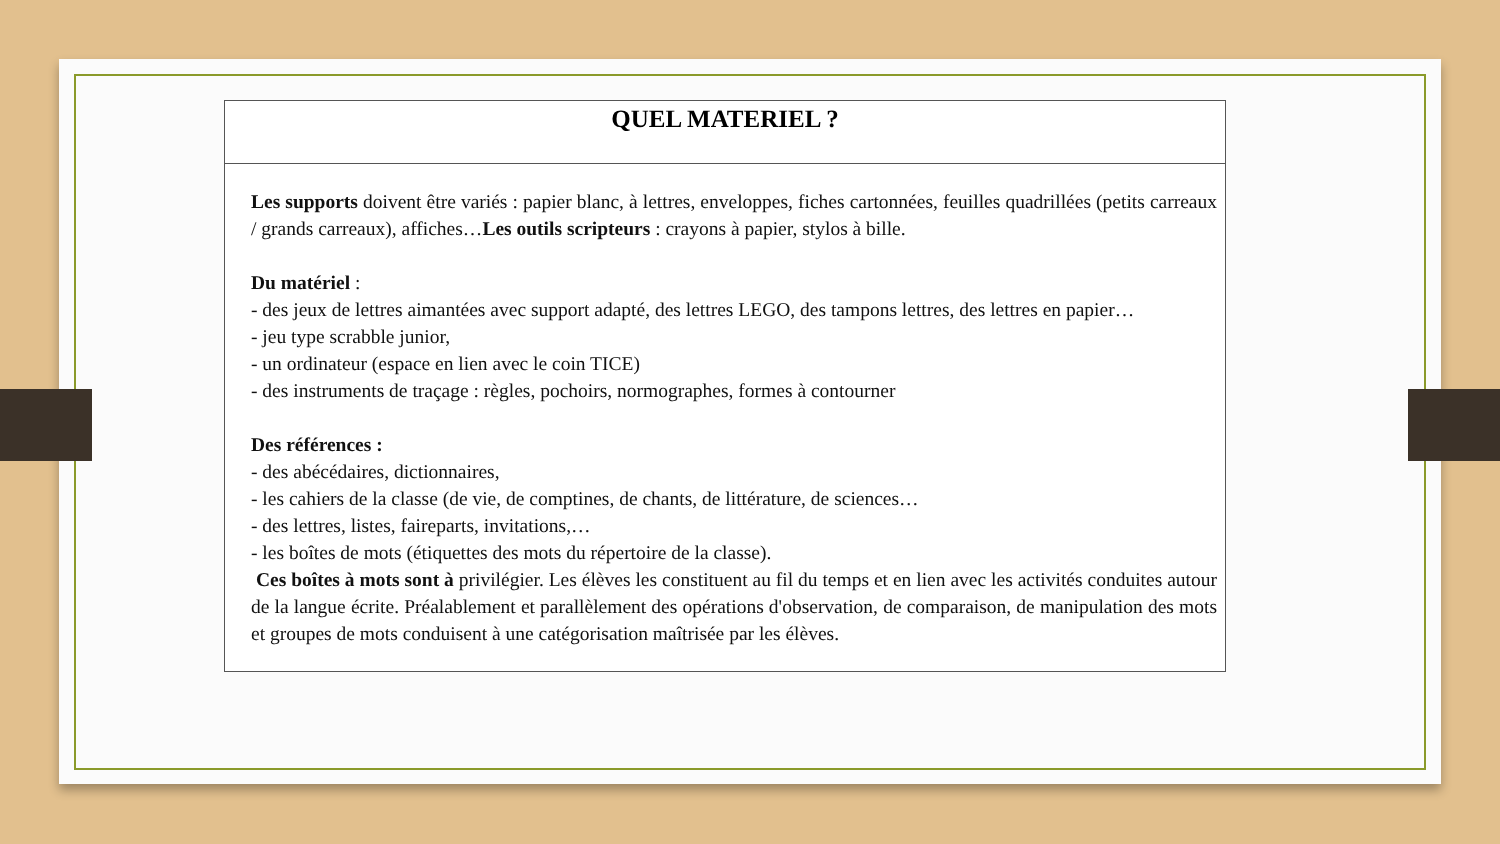| QUEL MATERIEL ? |
| --- |
| Les supports doivent être variés : papier blanc, à lettres, enveloppes, fiches cartonnées, feuilles quadrillées (petits carreaux / grands carreaux), affiches… Les outils scripteurs : crayons à papier, stylos à bille. Du matériel : - des jeux de lettres aimantées avec support adapté, des lettres LEGO, des tampons lettres, des lettres en papier… - jeu type scrabble junior, - un ordinateur (espace en lien avec le coin TICE) - des instruments de traçage : règles, pochoirs, normographes, formes à contourner Des références : - des abécédaires, dictionnaires, - les cahiers de la classe (de vie, de comptines, de chants, de littérature, de sciences… - des lettres, listes, faireparts, invitations,… - les boîtes de mots (étiquettes des mots du répertoire de la classe). Ces boîtes à mots sont à privilégier. Les élèves les constituent au fil du temps et en lien avec les activités conduites autour de la langue écrite. Préalablement et parallèlement des opérations d'observation, de comparaison, de manipulation des mots et groupes de mots conduisent à une catégorisation maîtrisée par les élèves. |